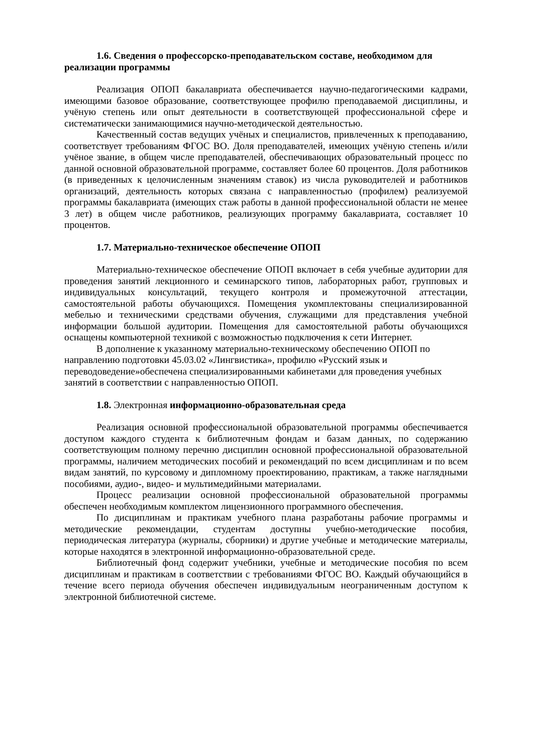1.6. Сведения о профессорско-преподавательском составе, необходимом для реализации программы
Реализация ОПОП бакалавриата обеспечивается научно-педагогическими кадрами, имеющими базовое образование, соответствующее профилю преподаваемой дисциплины, и учёную степень или опыт деятельности в соответствующей профессиональной сфере и систематически занимающимися научно-методической деятельностью.
Качественный состав ведущих учёных и специалистов, привлеченных к преподаванию, соответствует требованиям ФГОС ВО. Доля преподавателей, имеющих учёную степень и/или учёное звание, в общем числе преподавателей, обеспечивающих образовательный процесс по данной основной образовательной программе, составляет более 60 процентов. Доля работников (в приведенных к целочисленным значениям ставок) из числа руководителей и работников организаций, деятельность которых связана с направленностью (профилем) реализуемой программы бакалавриата (имеющих стаж работы в данной профессиональной области не менее 3 лет) в общем числе работников, реализующих программу бакалавриата, составляет 10 процентов.
1.7. Материально-техническое обеспечение ОПОП
Материально-техническое обеспечение ОПОП включает в себя учебные аудитории для проведения занятий лекционного и семинарского типов, лабораторных работ, групповых и индивидуальных консультаций, текущего контроля и промежуточной аттестации, самостоятельной работы обучающихся. Помещения укомплектованы специализированной мебелью и техническими средствами обучения, служащими для представления учебной информации большой аудитории. Помещения для самостоятельной работы обучающихся оснащены компьютерной техникой с возможностью подключения к сети Интернет.
В дополнение к указанному материально-техническому обеспечению ОПОП по направлению подготовки 45.03.02 «Лингвистика», профилю «Русский язык и переводоведение»обеспечена специализированными кабинетами для проведения учебных занятий в соответствии с направленностью ОПОП.
1.8. Электронная информационно-образовательная среда
Реализация основной профессиональной образовательной программы обеспечивается доступом каждого студента к библиотечным фондам и базам данных, по содержанию соответствующим полному перечню дисциплин основной профессиональной образовательной программы, наличием методических пособий и рекомендаций по всем дисциплинам и по всем видам занятий, по курсовому и дипломному проектированию, практикам, а также наглядными пособиями, аудио-, видео- и мультимедийными материалами.
Процесс реализации основной профессиональной образовательной программы обеспечен необходимым комплектом лицензионного программного обеспечения.
По дисциплинам и практикам учебного плана разработаны рабочие программы и методические рекомендации, студентам доступны учебно-методические пособия, периодическая литература (журналы, сборники) и другие учебные и методические материалы, которые находятся в электронной информационно-образовательной среде.
Библиотечный фонд содержит учебники, учебные и методические пособия по всем дисциплинам и практикам в соответствии с требованиями ФГОС ВО. Каждый обучающийся в течение всего периода обучения обеспечен индивидуальным неограниченным доступом к электронной библиотечной системе.